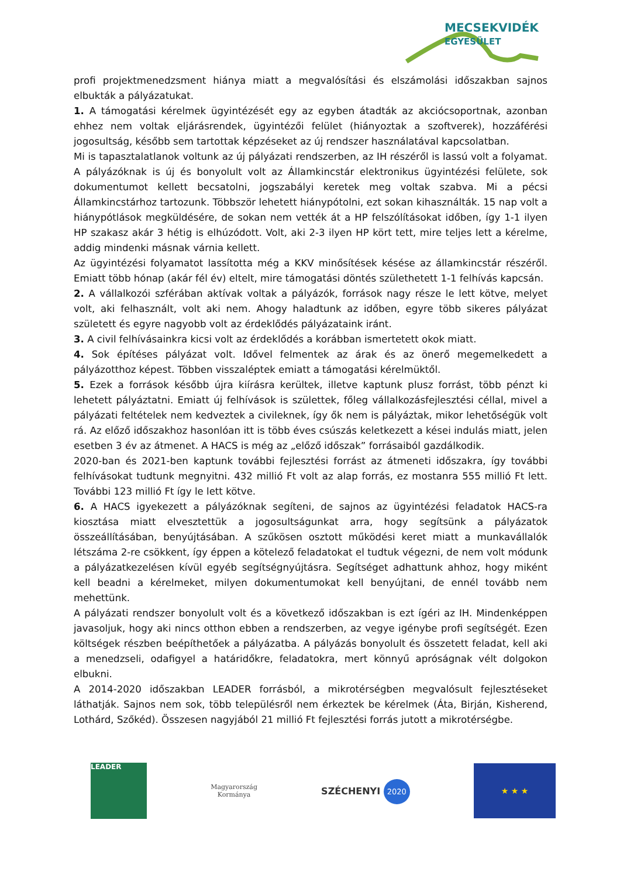MECSEKVIDÉK
EGYESÜLET
profi projektmenedzsment hiánya miatt a megvalósítási és elszámolási időszakban sajnos elbukták a pályázatukat.
1. A támogatási kérelmek ügyintézését egy az egyben átadták az akciócsoportnak, azonban ehhez nem voltak eljárásrendek, ügyintézői felület (hiányoztak a szoftverek), hozzáférési jogosultság, később sem tartottak képzéseket az új rendszer használatával kapcsolatban.
Mi is tapasztalatlanok voltunk az új pályázati rendszerben, az IH részéről is lassú volt a folyamat. A pályázóknak is új és bonyolult volt az Államkincstár elektronikus ügyintézési felülete, sok dokumentumot kellett becsatolni, jogszabályi keretek meg voltak szabva. Mi a pécsi Államkincstárhoz tartozunk. Többször lehetett hiánypótolni, ezt sokan kihasználták. 15 nap volt a hiánypótlások megküldésére, de sokan nem vették át a HP felszólításokat időben, így 1-1 ilyen HP szakasz akár 3 hétig is elhúzódott. Volt, aki 2-3 ilyen HP kört tett, mire teljes lett a kérelme, addig mindenki másnak várnia kellett.
Az ügyintézési folyamatot lassította még a KKV minősítések késése az államkincstár részéről. Emiatt több hónap (akár fél év) eltelt, mire támogatási döntés születhetett 1-1 felhívás kapcsán.
2. A vállalkozói szférában aktívak voltak a pályázók, források nagy része le lett kötve, melyet volt, aki felhasznált, volt aki nem. Ahogy haladtunk az időben, egyre több sikeres pályázat született és egyre nagyobb volt az érdeklődés pályázataink iránt.
3. A civil felhívásainkra kicsi volt az érdeklődés a korábban ismertetett okok miatt.
4. Sok építéses pályázat volt. Idővel felmentek az árak és az önerő megemelkedett a pályázotthoz képest. Többen visszaléptek emiatt a támogatási kérelmüktől.
5. Ezek a források később újra kiírásra kerültek, illetve kaptunk plusz forrást, több pénzt ki lehetett pályáztatni. Emiatt új felhívások is születtek, főleg vállalkozásfejlesztési céllal, mivel a pályázati feltételek nem kedveztek a civileknek, így ők nem is pályáztak, mikor lehetőségük volt rá. Az előző időszakhoz hasonlóan itt is több éves csúszás keletkezett a kései indulás miatt, jelen esetben 3 év az átmenet. A HACS is még az „előző időszak” forrásaiból gazdálkodik.
2020-ban és 2021-ben kaptunk további fejlesztési forrást az átmeneti időszakra, így további felhívásokat tudtunk megnyitni. 432 millió Ft volt az alap forrás, ez mostanra 555 millió Ft lett. További 123 millió Ft így le lett kötve.
6. A HACS igyekezett a pályázóknak segíteni, de sajnos az ügyintézési feladatok HACS-ra kiosztása miatt elvesztettük a jogosultságunkat arra, hogy segítsünk a pályázatok összeállításában, benyújtásában. A szűkösen osztott működési keret miatt a munkavállalók létszáma 2-re csökkent, így éppen a kötelező feladatokat el tudtuk végezni, de nem volt módunk a pályázatkezelésen kívül egyéb segítségnyújtásra. Segítséget adhattunk ahhoz, hogy miként kell beadni a kérelmeket, milyen dokumentumokat kell benyújtani, de ennél tovább nem mehettünk.
A pályázati rendszer bonyolult volt és a következő időszakban is ezt ígéri az IH. Mindenképpen javasoljuk, hogy aki nincs otthon ebben a rendszerben, az vegye igénybe profi segítségét. Ezen költségek részben beépíthetőek a pályázatba. A pályázás bonyolult és összetett feladat, kell aki a menedzseli, odafigyel a határidőkre, feladatokra, mert könnyű apróságnak vélt dolgokon elbukni.
A 2014-2020 időszakban LEADER forrásból, a mikrotérségben megvalósult fejlesztéseket láthatják. Sajnos nem sok, több településről nem érkeztek be kérelmek (Áta, Birján, Kisherend, Lothárd, Szőkéd). Összesen nagyjából 21 millió Ft fejlesztési forrás jutott a mikrotérségbe.
LEADER
Magyarország
Kormánya
SZÉCHENYI 2020
★ ★ ★